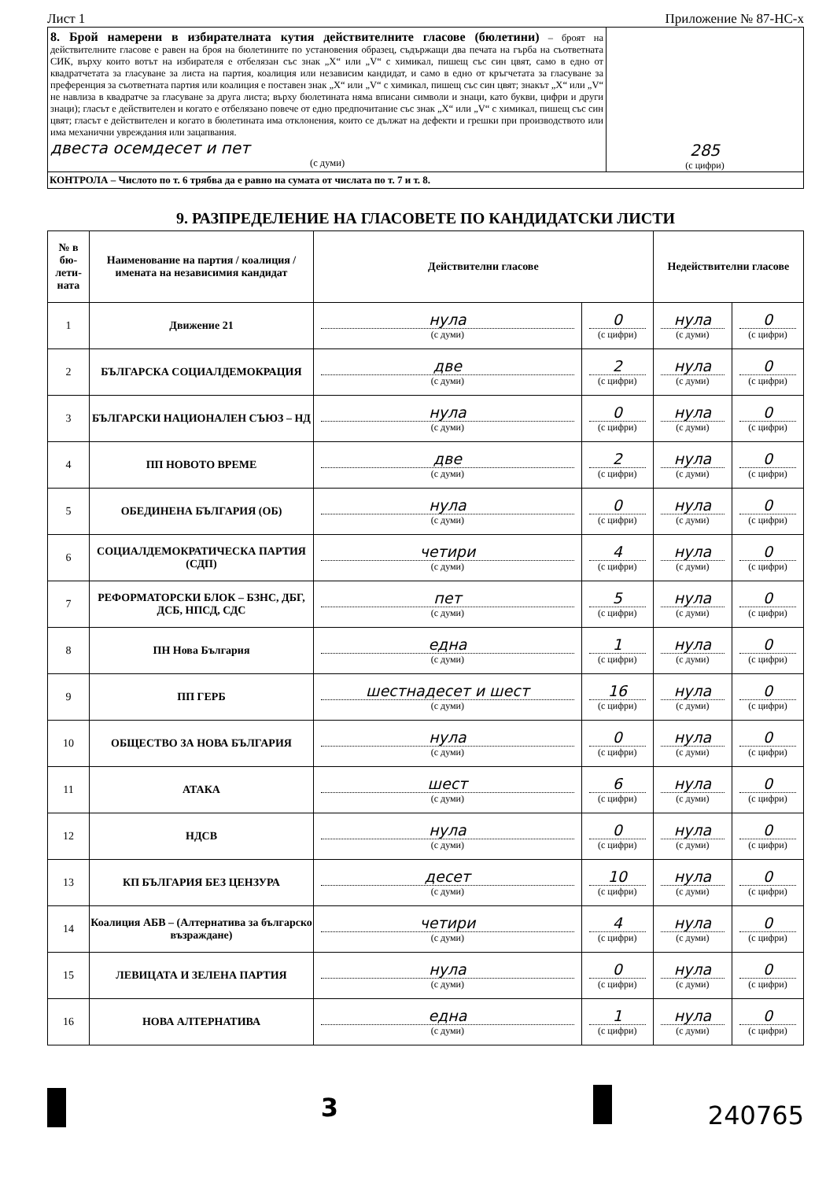Лист 1 Приложение № 87-НС-х
8. Брой намерени в избирателната кутия действителните гласове (бюлетини) – броят на действителните гласове е равен на броя на бюлетините по установения образец, съдържащи два печата на гърба на съответната СИК, върху които вотът на избирателя е отбелязан със знак „Х“ или „V“ с химикал, пишещ със син цвят, само в едно от квадратчетата за гласуване за листа на партия, коалиция или независим кандидат, и само в едно от кръгчетата за гласуване за преференция за съответната партия или коалиция е поставен знак „Х“ или „V“ с химикал, пишещ със син цвят; знакът „Х“ или „V“ не навлиза в квадратче за гласуване за друга листа; върху бюлетината няма вписани символи и знаци, като букви, цифри и други знаци); гласът е действителен и когато е отбелязано повече от едно предпочитание със знак „Х“ или „V“ с химикал, пишещ със син цвят; гласът е действителен и когато в бюлетината има отклонения, които се дължат на дефекти и грешки при производството или има механични увреждания или зацапвания.
двеста осемдесет и пет
(с думи)
285
(с цифри)
КОНТРОЛА – Числото по т. 6 трябва да е равно на сумата от числата по т. 7 и т. 8.
9. РАЗПРЕДЕЛЕНИЕ НА ГЛАСОВЕТЕ ПО КАНДИДАТСКИ ЛИСТИ
| № в бю-лети-ната | Наименование на партия / коалиция / имената на независимия кандидат | Действителни гласове | | Недействителни гласове | |
| --- | --- | --- | --- | --- | --- |
| 1 | Движение 21 | нула (с думи) | 0 (с цифри) | нула (с думи) | 0 (с цифри) |
| 2 | БЪЛГАРСКА СОЦИАЛДЕМОКРАЦИЯ | две (с думи) | 2 (с цифри) | нула (с думи) | 0 (с цифри) |
| 3 | БЪЛГАРСКИ НАЦИОНАЛЕН СЪЮЗ – НД | нула (с думи) | 0 (с цифри) | нула (с думи) | 0 (с цифри) |
| 4 | ПП НОВОТО ВРЕМЕ | две (с думи) | 2 (с цифри) | нула (с думи) | 0 (с цифри) |
| 5 | ОБЕДИНЕНА БЪЛГАРИЯ (ОБ) | нула (с думи) | 0 (с цифри) | нула (с думи) | 0 (с цифри) |
| 6 | СОЦИАЛДЕМОКРАТИЧЕСКА ПАРТИЯ (СДП) | четири (с думи) | 4 (с цифри) | нула (с думи) | 0 (с цифри) |
| 7 | РЕФОРМАТОРСКИ БЛОК – БЗНС, ДБГ, ДСБ, НПСД, СДС | пет (с думи) | 5 (с цифри) | нула (с думи) | 0 (с цифри) |
| 8 | ПН Нова България | една (с думи) | 1 (с цифри) | нула (с думи) | 0 (с цифри) |
| 9 | ПП ГЕРБ | шестнадесет и шест (с думи) | 16 (с цифри) | нула (с думи) | 0 (с цифри) |
| 10 | ОБЩЕСТВО ЗА НОВА БЪЛГАРИЯ | нула (с думи) | 0 (с цифри) | нула (с думи) | 0 (с цифри) |
| 11 | АТАКА | шест (с думи) | 6 (с цифри) | нула (с думи) | 0 (с цифри) |
| 12 | НДСВ | нула (с думи) | 0 (с цифри) | нула (с думи) | 0 (с цифри) |
| 13 | КП БЪЛГАРИЯ БЕЗ ЦЕНЗУРА | десет (с думи) | 10 (с цифри) | нула (с думи) | 0 (с цифри) |
| 14 | Коалиция АБВ – (Алтернатива за българско възраждане) | четири (с думи) | 4 (с цифри) | нула (с думи) | 0 (с цифри) |
| 15 | ЛЕВИЦАТА И ЗЕЛЕНА ПАРТИЯ | нула (с думи) | 0 (с цифри) | нула (с думи) | 0 (с цифри) |
| 16 | НОВА АЛТЕРНАТИВА | една (с думи) | 1 (с цифри) | нула (с думи) | 0 (с цифри) |
3 240765